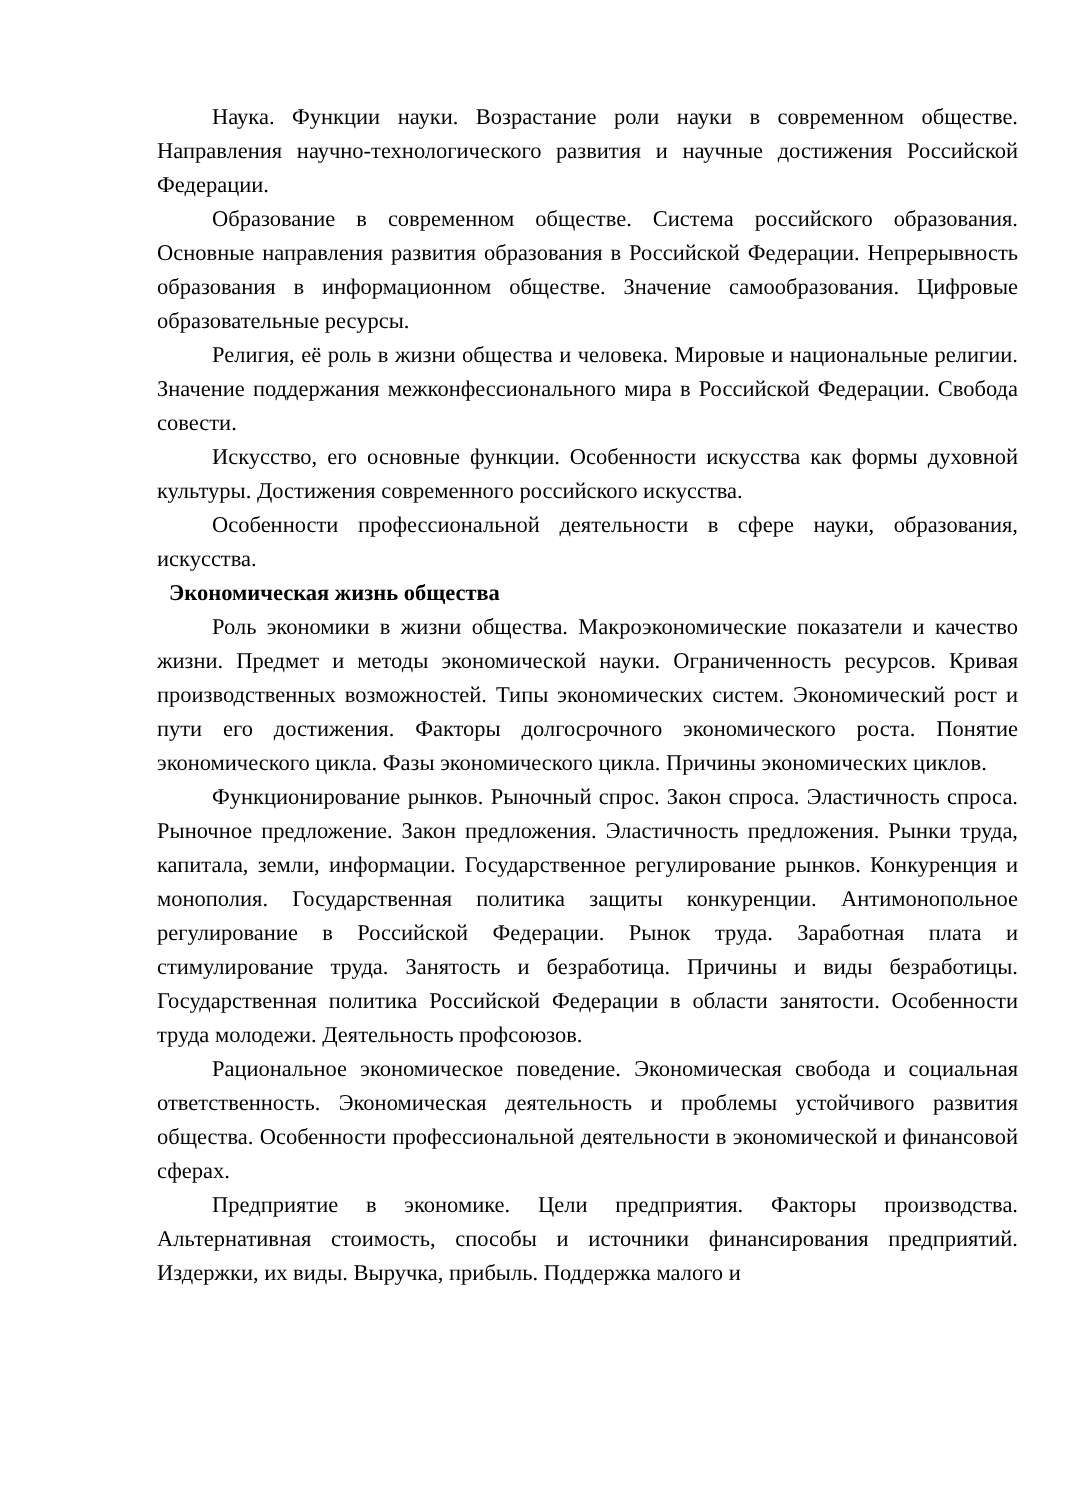Наука. Функции науки. Возрастание роли науки в современном обществе. Направления научно-технологического развития и научные достижения Российской Федерации.
Образование в современном обществе. Система российского образования. Основные направления развития образования в Российской Федерации. Непрерывность образования в информационном обществе. Значение самообразования. Цифровые образовательные ресурсы.
Религия, её роль в жизни общества и человека. Мировые и национальные религии. Значение поддержания межконфессионального мира в Российской Федерации. Свобода совести.
Искусство, его основные функции. Особенности искусства как формы духовной культуры. Достижения современного российского искусства.
Особенности профессиональной деятельности в сфере науки, образования, искусства.
Экономическая жизнь общества
Роль экономики в жизни общества. Макроэкономические показатели и качество жизни. Предмет и методы экономической науки. Ограниченность ресурсов. Кривая производственных возможностей. Типы экономических систем. Экономический рост и пути его достижения. Факторы долгосрочного экономического роста. Понятие экономического цикла. Фазы экономического цикла. Причины экономических циклов.
Функционирование рынков. Рыночный спрос. Закон спроса. Эластичность спроса. Рыночное предложение. Закон предложения. Эластичность предложения. Рынки труда, капитала, земли, информации. Государственное регулирование рынков. Конкуренция и монополия. Государственная политика защиты конкуренции. Антимонопольное регулирование в Российской Федерации. Рынок труда. Заработная плата и стимулирование труда. Занятость и безработица. Причины и виды безработицы. Государственная политика Российской Федерации в области занятости. Особенности труда молодежи. Деятельность профсоюзов.
Рациональное экономическое поведение. Экономическая свобода и социальная ответственность. Экономическая деятельность и проблемы устойчивого развития общества. Особенности профессиональной деятельности в экономической и финансовой сферах.
Предприятие в экономике. Цели предприятия. Факторы производства. Альтернативная стоимость, способы и источники финансирования предприятий. Издержки, их виды. Выручка, прибыль. Поддержка малого и